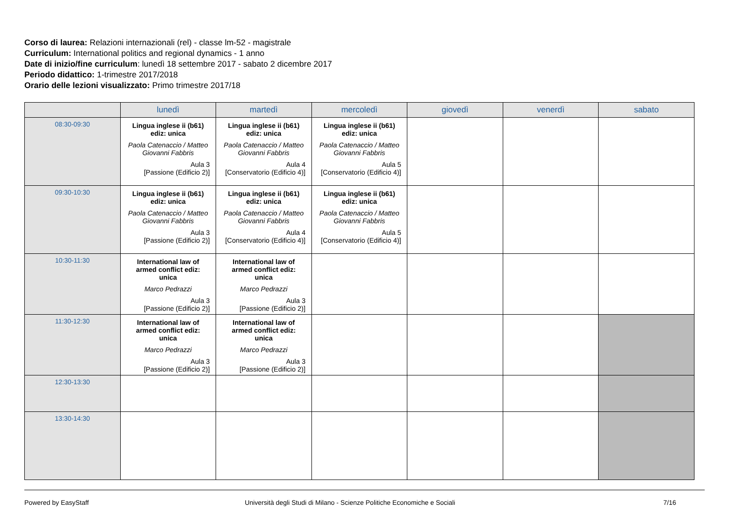Corso di laurea: Relazioni internazionali (rel) - classe lm-52 - magistrale
Curriculum: International politics and regional dynamics - 1 anno
Date di inizio/fine curriculum: lunedì 18 settembre 2017 - sabato 2 dicembre 2017
Periodo didattico: 1-trimestre 2017/2018
Orario delle lezioni visualizzato: Primo trimestre 2017/18
| | lunedì | martedì | mercoledì | giovedì | venerdì | sabato |
| --- | --- | --- | --- | --- | --- | --- |
| 08:30-09:30 | Lingua inglese ii (b61) ediz: unica Paola Catenaccio / Matteo Giovanni Fabbris Aula 3 [Passione (Edificio 2)] | Lingua inglese ii (b61) ediz: unica Paola Catenaccio / Matteo Giovanni Fabbris Aula 4 [Conservatorio (Edificio 4)] | Lingua inglese ii (b61) ediz: unica Paola Catenaccio / Matteo Giovanni Fabbris Aula 5 [Conservatorio (Edificio 4)] | | | |
| 09:30-10:30 | Lingua inglese ii (b61) ediz: unica Paola Catenaccio / Matteo Giovanni Fabbris Aula 3 [Passione (Edificio 2)] | Lingua inglese ii (b61) ediz: unica Paola Catenaccio / Matteo Giovanni Fabbris Aula 4 [Conservatorio (Edificio 4)] | Lingua inglese ii (b61) ediz: unica Paola Catenaccio / Matteo Giovanni Fabbris Aula 5 [Conservatorio (Edificio 4)] | | | |
| 10:30-11:30 | International law of armed conflict ediz: unica Marco Pedrazzi Aula 3 [Passione (Edificio 2)] | International law of armed conflict ediz: unica Marco Pedrazzi Aula 3 [Passione (Edificio 2)] | | | | |
| 11:30-12:30 | International law of armed conflict ediz: unica Marco Pedrazzi Aula 3 [Passione (Edificio 2)] | International law of armed conflict ediz: unica Marco Pedrazzi Aula 3 [Passione (Edificio 2)] | | | | |
| 12:30-13:30 | | | | | | |
| 13:30-14:30 | | | | | | |
Powered by EasyStaff Università degli Studi di Milano - Scienze Politiche Economiche e Sociali 7/16